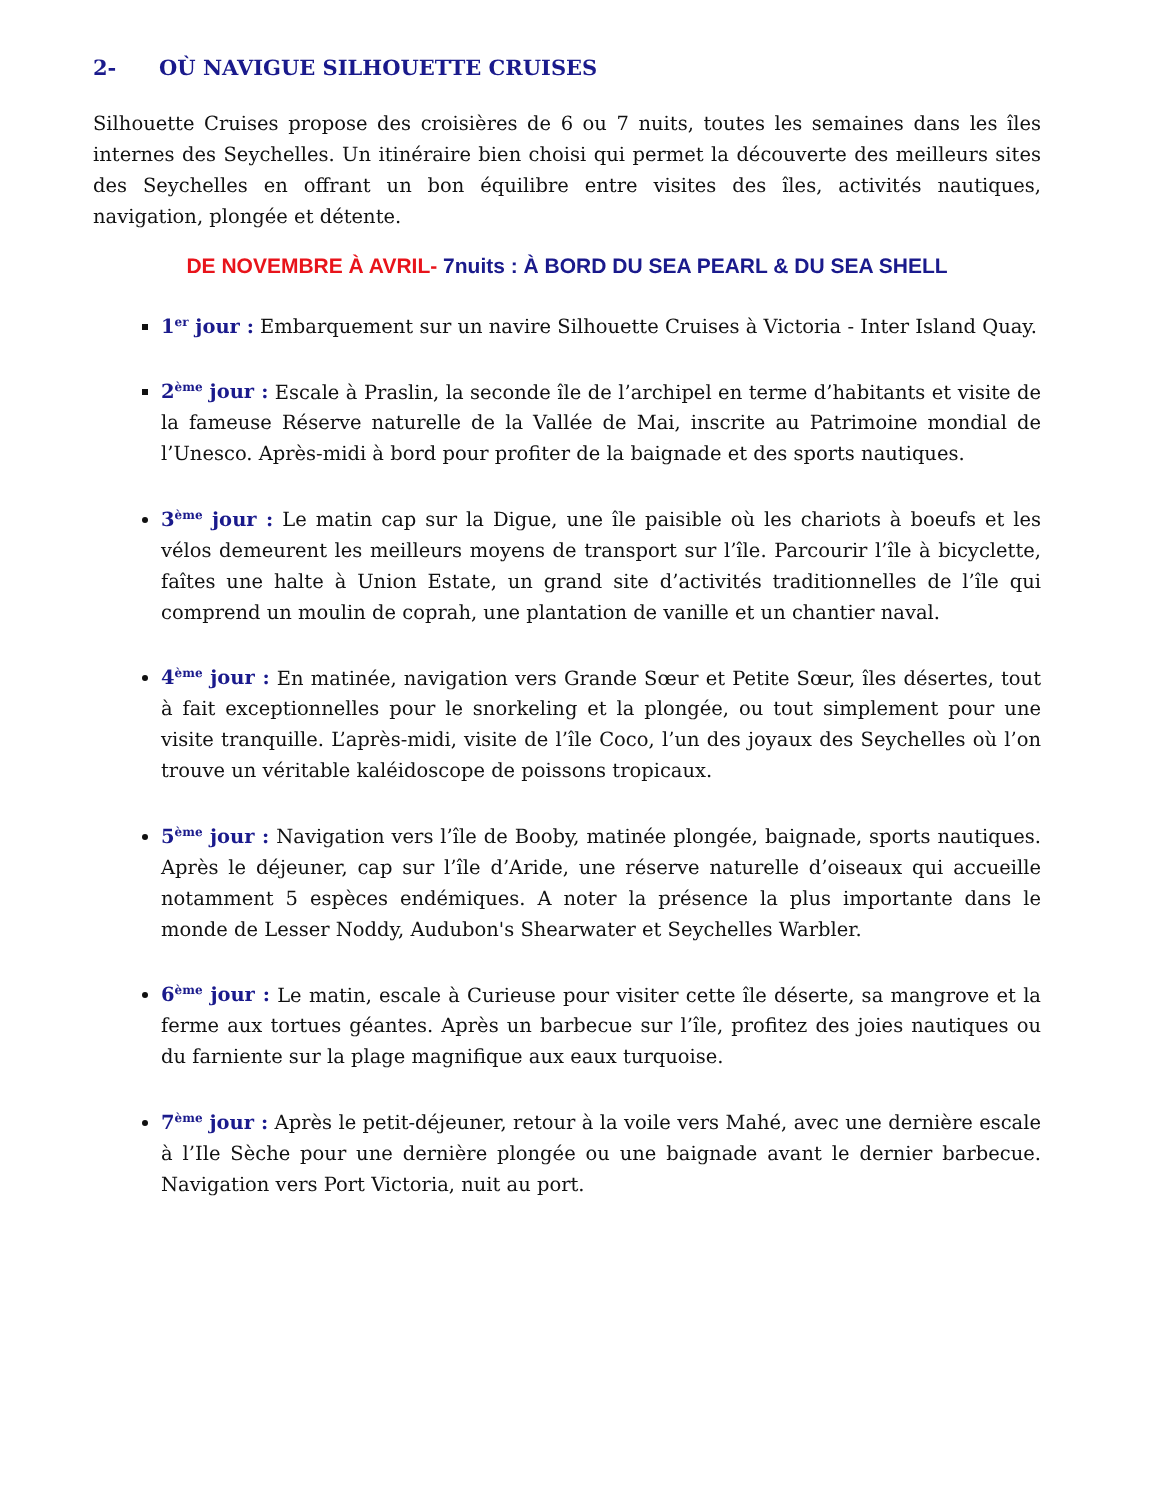2- OÙ NAVIGUE SILHOUETTE CRUISES
Silhouette Cruises propose des croisières de 6 ou 7 nuits, toutes les semaines dans les îles internes des Seychelles. Un itinéraire bien choisi qui permet la découverte des meilleurs sites des Seychelles en offrant un bon équilibre entre visites des îles, activités nautiques, navigation, plongée et détente.
DE NOVEMBRE À AVRIL- 7nuits : À BORD DU SEA PEARL & DU SEA SHELL
1<sup>er</sup> jour : Embarquement sur un navire Silhouette Cruises à Victoria - Inter Island Quay.
2<sup>ème</sup> jour : Escale à Praslin, la seconde île de l’archipel en terme d’habitants et visite de la fameuse Réserve naturelle de la Vallée de Mai, inscrite au Patrimoine mondial de l’Unesco. Après-midi à bord pour profiter de la baignade et des sports nautiques.
3<sup>ème</sup> jour : Le matin cap sur la Digue, une île paisible où les chariots à boeufs et les vélos demeurent les meilleurs moyens de transport sur l’île. Parcourir l’île à bicyclette, faîtes une halte à Union Estate, un grand site d’activités traditionnelles de l’île qui comprend un moulin de coprah, une plantation de vanille et un chantier naval.
4<sup>ème</sup> jour : En matinée, navigation vers Grande Sœur et Petite Sœur, îles désertes, tout à fait exceptionnelles pour le snorkeling et la plongée, ou tout simplement pour une visite tranquille. L’après-midi, visite de l’île Coco, l’un des joyaux des Seychelles où l’on trouve un véritable kaléidoscope de poissons tropicaux.
5<sup>ème</sup> jour : Navigation vers l’île de Booby, matinée plongée, baignade, sports nautiques. Après le déjeuner, cap sur l’île d’Aride, une réserve naturelle d’oiseaux qui accueille notamment 5 espèces endémiques. A noter la présence la plus importante dans le monde de Lesser Noddy, Audubon's Shearwater et Seychelles Warbler.
6<sup>ème</sup> jour : Le matin, escale à Curieuse pour visiter cette île déserte, sa mangrove et la ferme aux tortues géantes. Après un barbecue sur l’île, profitez des joies nautiques ou du farniente sur la plage magnifique aux eaux turquoise.
7<sup>ème</sup> jour : Après le petit-déjeuner, retour à la voile vers Mahé, avec une dernière escale à l’Ile Sèche pour une dernière plongée ou une baignade avant le dernier barbecue. Navigation vers Port Victoria, nuit au port.